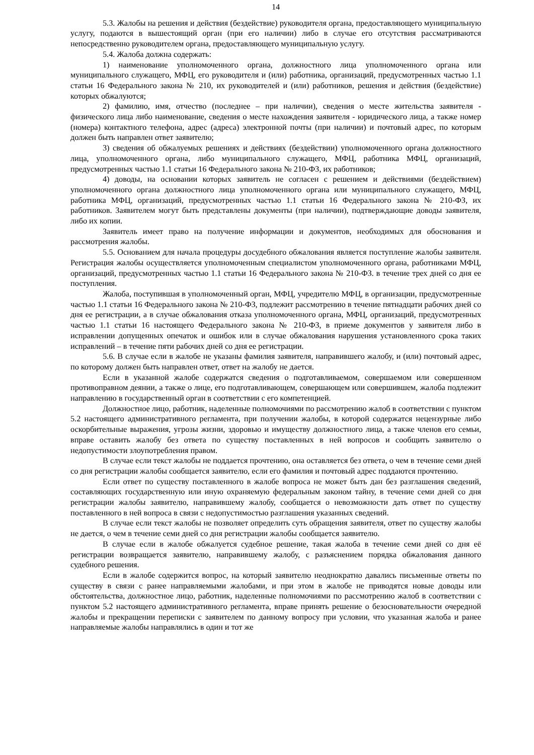14
5.3. Жалобы на решения и действия (бездействие) руководителя органа, предоставляющего муниципальную услугу, подаются в вышестоящий орган (при его наличии) либо в случае его отсутствия рассматриваются непосредственно руководителем органа, предоставляющего муниципальную услугу.
5.4. Жалоба должна содержать:
1) наименование уполномоченного органа, должностного лица уполномоченного органа или муниципального служащего, МФЦ, его руководителя и (или) работника, организаций, предусмотренных частью 1.1 статьи 16 Федерального закона № 210, их руководителей и (или) работников, решения и действия (бездействие) которых обжалуются;
2) фамилию, имя, отчество (последнее – при наличии), сведения о месте жительства заявителя - физического лица либо наименование, сведения о месте нахождения заявителя - юридического лица, а также номер (номера) контактного телефона, адрес (адреса) электронной почты (при наличии) и почтовый адрес, по которым должен быть направлен ответ заявителю;
3) сведения об обжалуемых решениях и действиях (бездействии) уполномоченного органа должностного лица, уполномоченного органа, либо муниципального служащего, МФЦ, работника МФЦ, организаций, предусмотренных частью 1.1 статьи 16 Федерального закона № 210-ФЗ, их работников;
4) доводы, на основании которых заявитель не согласен с решением и действиями (бездействием) уполномоченного органа должностного лица уполномоченного органа или муниципального служащего, МФЦ, работника МФЦ, организаций, предусмотренных частью 1.1 статьи 16 Федерального закона № 210-ФЗ, их работников. Заявителем могут быть представлены документы (при наличии), подтверждающие доводы заявителя, либо их копии.
Заявитель имеет право на получение информации и документов, необходимых для обоснования и рассмотрения жалобы.
5.5. Основанием для начала процедуры досудебного обжалования является поступление жалобы заявителя. Регистрация жалобы осуществляется уполномоченным специалистом уполномоченного органа, работниками МФЦ, организаций, предусмотренных частью 1.1 статьи 16 Федерального закона № 210-ФЗ. в течение трех дней со дня ее поступления.
Жалоба, поступившая в уполномоченный орган, МФЦ, учредителю МФЦ, в организации, предусмотренные частью 1.1 статьи 16 Федерального закона № 210-ФЗ, подлежит рассмотрению в течение пятнадцати рабочих дней со дня ее регистрации, а в случае обжалования отказа уполномоченного органа, МФЦ, организаций, предусмотренных частью 1.1 статьи 16 настоящего Федерального закона № 210-ФЗ, в приеме документов у заявителя либо в исправлении допущенных опечаток и ошибок или в случае обжалования нарушения установленного срока таких исправлений – в течение пяти рабочих дней со дня ее регистрации.
5.6. В случае если в жалобе не указаны фамилия заявителя, направившего жалобу, и (или) почтовый адрес, по которому должен быть направлен ответ, ответ на жалобу не дается.
Если в указанной жалобе содержатся сведения о подготавливаемом, совершаемом или совершенном противоправном деянии, а также о лице, его подготавливающем, совершающем или совершившем, жалоба подлежит направлению в государственный орган в соответствии с его компетенцией.
Должностное лицо, работник, наделенные полномочиями по рассмотрению жалоб в соответствии с пунктом 5.2 настоящего административного регламента, при получении жалобы, в которой содержатся нецензурные либо оскорбительные выражения, угрозы жизни, здоровью и имуществу должностного лица, а также членов его семьи, вправе оставить жалобу без ответа по существу поставленных в ней вопросов и сообщить заявителю о недопустимости злоупотребления правом.
В случае если текст жалобы не поддается прочтению, она оставляется без ответа, о чем в течение семи дней со дня регистрации жалобы сообщается заявителю, если его фамилия и почтовый адрес поддаются прочтению.
Если ответ по существу поставленного в жалобе вопроса не может быть дан без разглашения сведений, составляющих государственную или иную охраняемую федеральным законом тайну, в течение семи дней со дня регистрации жалобы заявителю, направившему жалобу, сообщается о невозможности дать ответ по существу поставленного в ней вопроса в связи с недопустимостью разглашения указанных сведений.
В случае если текст жалобы не позволяет определить суть обращения заявителя, ответ по существу жалобы не дается, о чем в течение семи дней со дня регистрации жалобы сообщается заявителю.
В случае если в жалобе обжалуется судебное решение, такая жалоба в течение семи дней со дня её регистрации возвращается заявителю, направившему жалобу, с разъяснением порядка обжалования данного судебного решения.
Если в жалобе содержится вопрос, на который заявителю неоднократно давались письменные ответы по существу в связи с ранее направляемыми жалобами, и при этом в жалобе не приводятся новые доводы или обстоятельства, должностное лицо, работник, наделенные полномочиями по рассмотрению жалоб в соответствии с пунктом 5.2 настоящего административного регламента, вправе принять решение о безосновательности очередной жалобы и прекращении переписки с заявителем по данному вопросу при условии, что указанная жалоба и ранее направляемые жалобы направлялись в один и тот же